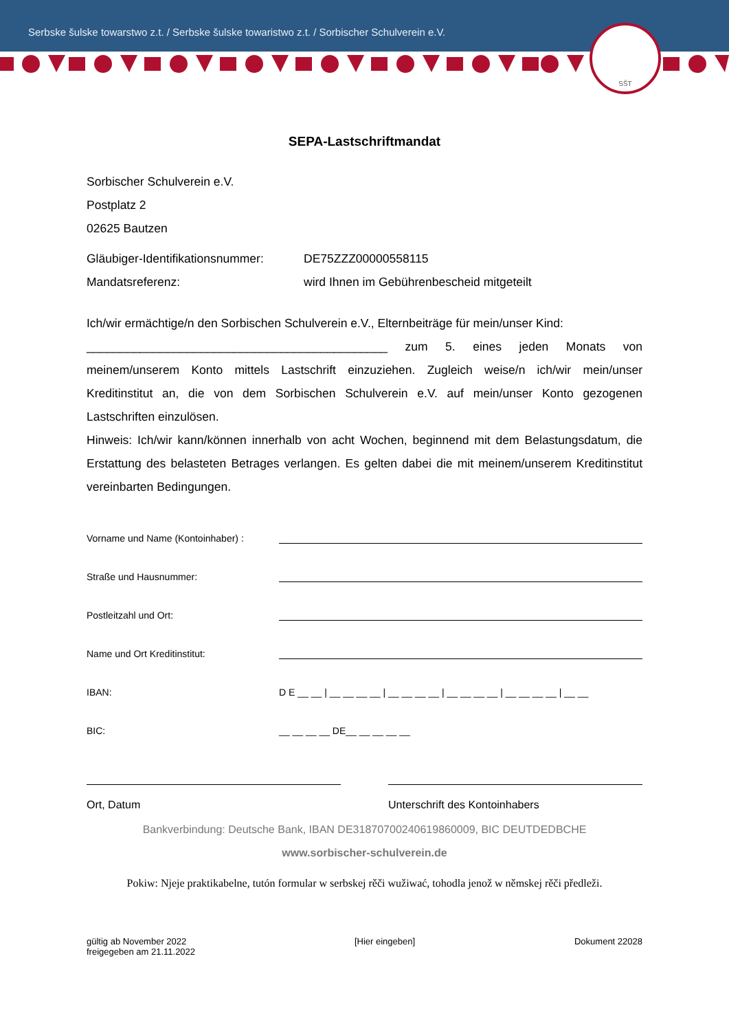Serbske šulske towarstwo z.t. / Serbske šulske towaristwo z.t. / Sorbischer Schulverein e.V.
SŠT
SEPA-Lastschriftmandat
Sorbischer Schulverein e.V.
Postplatz 2
02625 Bautzen
Gläubiger-Identifikationsnummer:
DE75ZZZ00000558115
Mandatsreferenz: wird Ihnen im Gebührenbescheid mitgeteilt
Ich/wir ermächtige/n den Sorbischen Schulverein e.V., Elternbeiträge für mein/unser Kind:
_____________________________________________ zum 5. eines jeden Monats von meinem/unserem Konto mittels Lastschrift einzuziehen. Zugleich weise/n ich/wir mein/unser Kreditinstitut an, die von dem Sorbischen Schulverein e.V. auf mein/unser Konto gezogenen Lastschriften einzulösen.
Hinweis: Ich/wir kann/können innerhalb von acht Wochen, beginnend mit dem Belastungsdatum, die Erstattung des belasteten Betrages verlangen. Es gelten dabei die mit meinem/unserem Kreditinstitut vereinbarten Bedingungen.
Vorname und Name (Kontoinhaber) :
Straße und Hausnummer:
Postleitzahl und Ort:
Name und Ort Kreditinstitut:
IBAN: D E __ __ | __ __ __ __ | __ __ __ __ | __ __ __ __ | __ __ __ __ | __ __
BIC: __ __ __ __ DE__ __ __ __ __
Ort, Datum Unterschrift des Kontoinhabers
Bankverbindung: Deutsche Bank, IBAN DE31870700240619860009, BIC DEUTDEDBCHE
www.sorbischer-schulverein.de
Pokiw: Njeje praktikabelne, tutón formular w serbskej rěči wužiwać, tohodla jenož w němskej rěči předleži.
gültig ab November 2022
freigegeben am 21.11.2022
[Hier eingeben] Dokument 22028